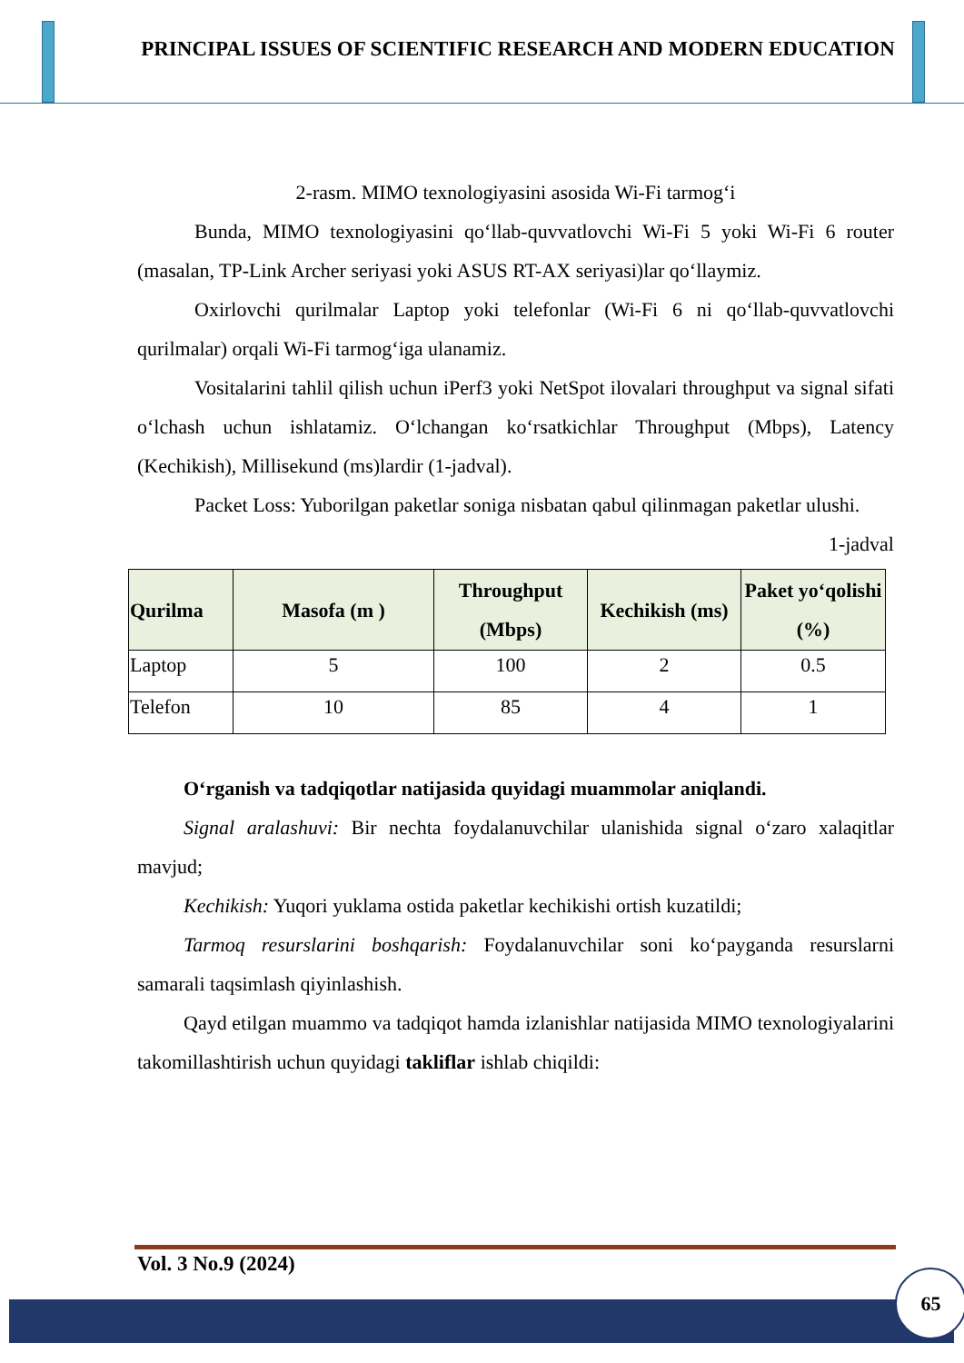PRINCIPAL ISSUES OF SCIENTIFIC RESEARCH AND MODERN EDUCATION
2-rasm. MIMO texnologiyasini asosida Wi-Fi tarmog‘i
Bunda, MIMO texnologiyasini qo‘llab-quvvatlovchi Wi-Fi 5 yoki Wi-Fi 6 router (masalan, TP-Link Archer seriyasi yoki ASUS RT-AX seriyasi)lar qo‘llaymiz.
Oxirlovchi qurilmalar Laptop yoki telefonlar (Wi-Fi 6 ni qo‘llab-quvvatlovchi qurilmalar) orqali Wi-Fi tarmog‘iga ulanamiz.
Vositalarini tahlil qilish uchun iPerf3 yoki NetSpot ilovalari throughput va signal sifati o‘lchash uchun ishlatamiz. O‘lchangan ko‘rsatkichlar Throughput (Mbps), Latency (Kechikish), Millisekund (ms)lardir (1-jadval).
Packet Loss: Yuborilgan paketlar soniga nisbatan qabul qilinmagan paketlar ulushi.
1-jadval
| Qurilma | Masofa (m ) | Throughput (Mbps) | Kechikish (ms) | Paket yo‘qolishi (%) |
| --- | --- | --- | --- | --- |
| Laptop | 5 | 100 | 2 | 0.5 |
| Telefon | 10 | 85 | 4 | 1 |
O‘rganish va tadqiqotlar natijasida quyidagi muammolar aniqlandi.
Signal aralashuvi: Bir nechta foydalanuvchilar ulanishida signal o‘zaro xalaqitlar mavjud;
Kechikish: Yuqori yuklama ostida paketlar kechikishi ortish kuzatildi;
Tarmoq resurslarini boshqarish: Foydalanuvchilar soni ko‘payganda resurslarni samarali taqsimlash qiyinlashish.
Qayd etilgan muammo va tadqiqot hamda izlanishlar natijasida MIMO texnologiyalarini takomillashtirish uchun quyidagi takliflar ishlab chiqildi:
Vol. 3 No.9 (2024)
65